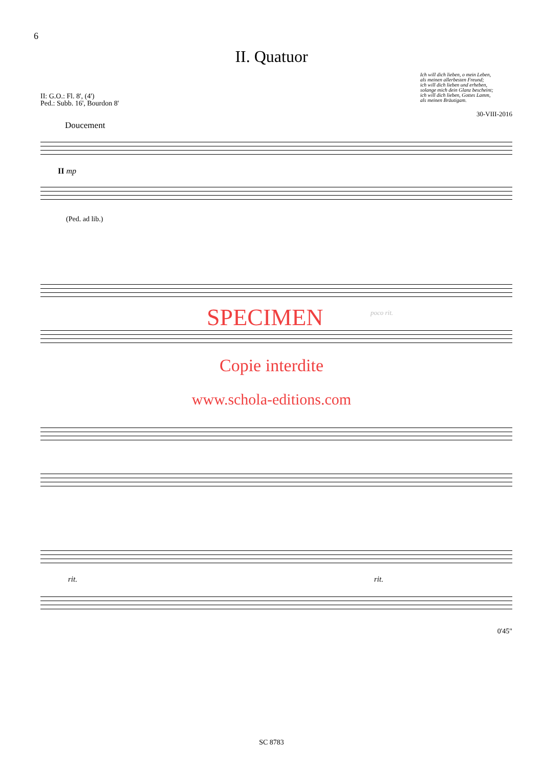6
II. Quatuor
Ich will dich lieben, o mein Leben,
als meinen allerbesten Freund;
ich will dich lieben und erheben,
solange mich dein Glanz bescheint;
ich will dich lieben, Gottes Lamm,
als meinen Bräutigam.
II: G.O.: Fl. 8', (4')
Ped.: Subb. 16', Bourdon 8'
30-VIII-2016
Doucement
II mp
(Ped. ad lib.)
SPECIMEN poco rit.
Copie interdite
www.schola-editions.com
rit. rit.
0'45"
SC 8783